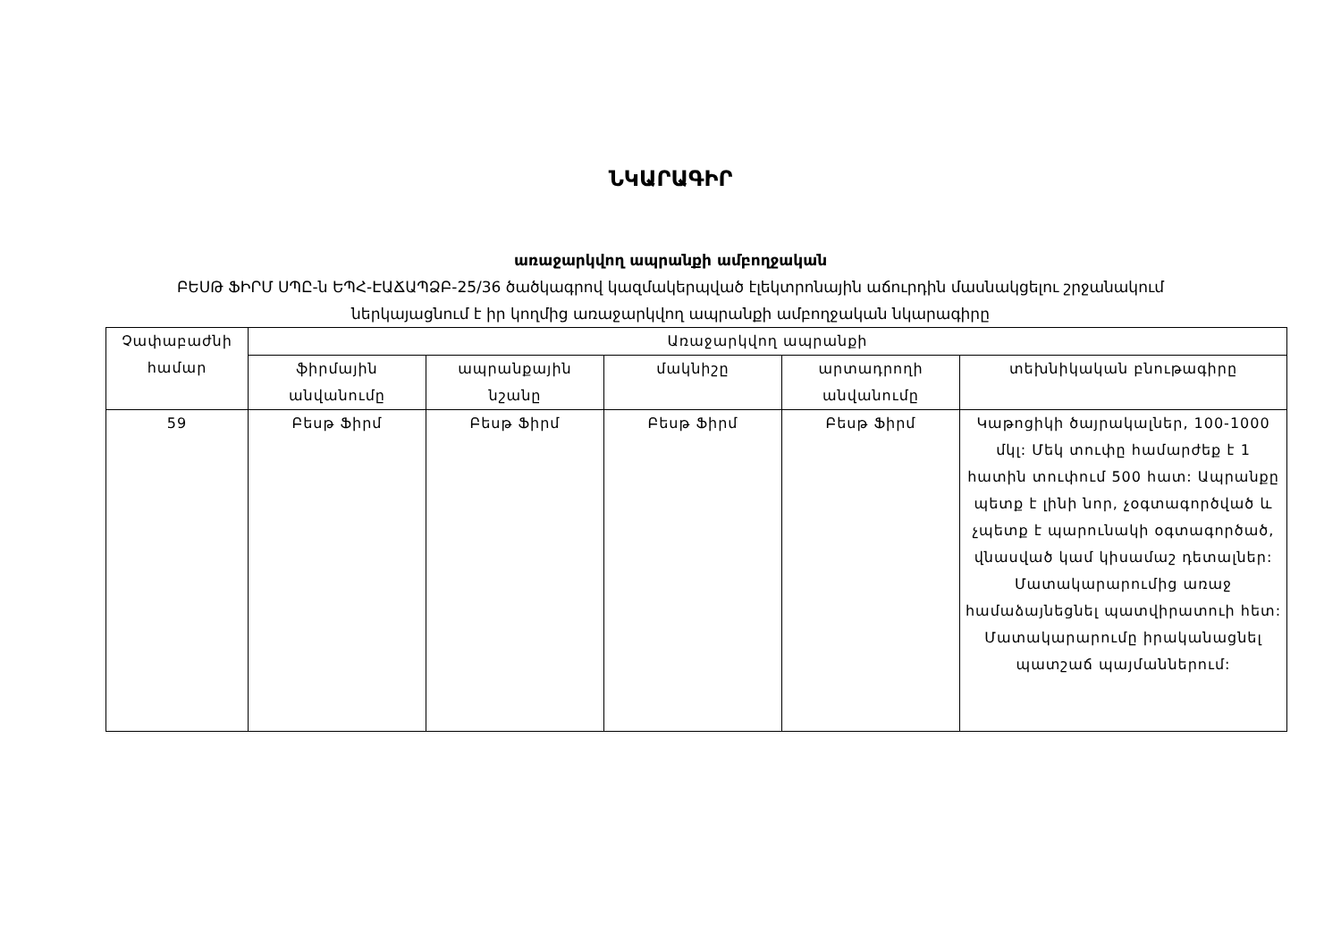ՆԿԱՐԱԳԻՐ
առաջարկվող ապրանքի ամբողջական
ԲԵՍԹ ՖԻՐՄ ՍՊԸ-ն ԵՊՀ-ԷԱՃԱՊՁԲ-25/36 ծածկագրով կազմակերպված էլեկտրոնային աճուրդին մասնակցելու շրջանակում
ներկայացնում է իր կողմից առաջարկվող ապրանքի ամբողջական նկարագիրը
| Չափաբաժնի համար | Առաջարկվող ապրանքի | | | | |
| --- | --- | --- | --- | --- | --- |
| | ֆիրմային անվանումը | ապրանքային նշանը | մակնիշը | արտադրողի անվանումը | տեխնիկական բնութագիրը |
| 59 | Բեսթ Ֆիրմ | Բեսթ Ֆիրմ | Բեսթ Ֆիրմ | Բեսթ Ֆիրմ | Կաթոցիկի ծայրակալներ, 100-1000 մկլ: Մեկ տուփը համարժեք է 1 հատին տուփում 500 հատ: Ապրանքը պետք է լինի նոր, չօգտագործված և չպետք է պարունակի օգտագործած, վնասված կամ կիսամաշ դետալներ: Մատակարարումից առաջ համաձայնեցնել պատվիրատուի հետ: Մատակարարումը իրականացնել պատշաճ պայմաններում: |